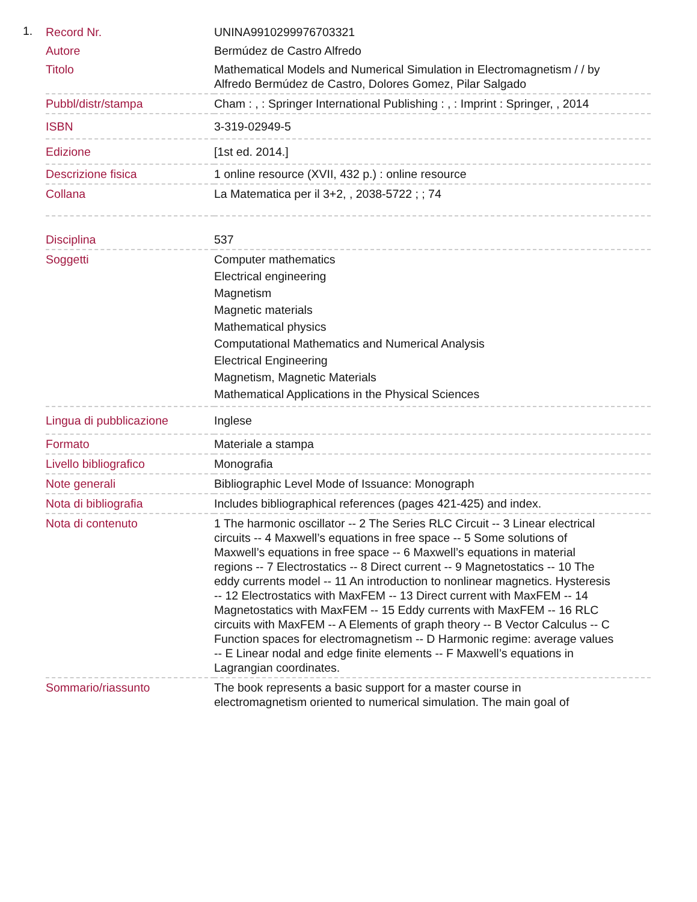1.
| Record Nr. | UNINA9910299976703321 |
| Autore | Bermúdez de Castro Alfredo |
| Titolo | Mathematical Models and Numerical Simulation in Electromagnetism / / by Alfredo Bermúdez de Castro, Dolores Gomez, Pilar Salgado |
| Pubbl/distr/stampa | Cham : , : Springer International Publishing : , : Imprint : Springer, , 2014 |
| ISBN | 3-319-02949-5 |
| Edizione | [1st ed. 2014.] |
| Descrizione fisica | 1 online resource (XVII, 432 p.) : online resource |
| Collana | La Matematica per il 3+2, , 2038-5722 ; ; 74 |
| Disciplina | 537 |
| Soggetti | Computer mathematics Electrical engineering Magnetism Magnetic materials Mathematical physics Computational Mathematics and Numerical Analysis Electrical Engineering Magnetism, Magnetic Materials Mathematical Applications in the Physical Sciences |
| Lingua di pubblicazione | Inglese |
| Formato | Materiale a stampa |
| Livello bibliografico | Monografia |
| Note generali | Bibliographic Level Mode of Issuance: Monograph |
| Nota di bibliografia | Includes bibliographical references (pages 421-425) and index. |
| Nota di contenuto | 1 The harmonic oscillator -- 2 The Series RLC Circuit -- 3 Linear electrical circuits -- 4 Maxwell’s equations in free space -- 5 Some solutions of Maxwell’s equations in free space -- 6 Maxwell’s equations in material regions -- 7 Electrostatics -- 8 Direct current -- 9 Magnetostatics -- 10 The eddy currents model -- 11 An introduction to nonlinear magnetics. Hysteresis -- 12 Electrostatics with MaxFEM -- 13 Direct current with MaxFEM -- 14 Magnetostatics with MaxFEM -- 15 Eddy currents with MaxFEM -- 16 RLC circuits with MaxFEM -- A Elements of graph theory -- B Vector Calculus -- C Function spaces for electromagnetism -- D Harmonic regime: average values -- E Linear nodal and edge finite elements -- F Maxwell’s equations in Lagrangian coordinates. |
| Sommario/riassunto | The book represents a basic support for a master course in electromagnetism oriented to numerical simulation. The main goal of |